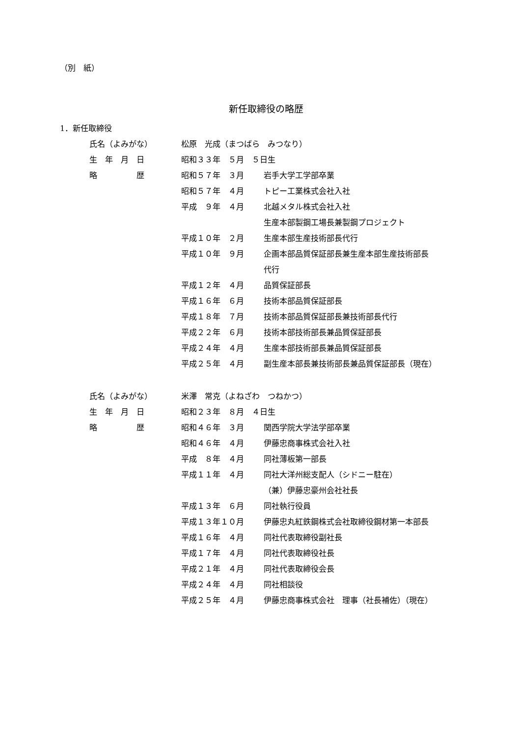（別　紙）
新任取締役の略歴
1．新任取締役
| 氏名（よみがな） | 松原 光成（まつばら みつなり） | |
| 生 年 月 日 | 昭和３３年 ５月 ５日生 | |
| 略 歴 | 昭和５７年 ３月 | 岩手大学工学部卒業 |
| | 昭和５７年 ４月 | トピー工業株式会社入社 |
| | 平成 ９年 ４月 | 北越メタル株式会社入社 |
| | | 生産本部製鋼工場長兼製鋼プロジェクト |
| | 平成１０年 ２月 | 生産本部生産技術部長代行 |
| | 平成１０年 ９月 | 企画本部品質保証部長兼生産本部生産技術部長 |
| | | 代行 |
| | 平成１２年 ４月 | 品質保証部長 |
| | 平成１６年 ６月 | 技術本部品質保証部長 |
| | 平成１８年 ７月 | 技術本部品質保証部長兼技術部長代行 |
| | 平成２２年 ６月 | 技術本部技術部長兼品質保証部長 |
| | 平成２４年 ４月 | 生産本部技術部長兼品質保証部長 |
| | 平成２５年 ４月 | 副生産本部長兼技術部長兼品質保証部長（現在） |
| 氏名（よみがな） | 米澤 常克（よねざわ つねかつ） | |
| 生 年 月 日 | 昭和２３年 ８月 ４日生 | |
| 略 歴 | 昭和４６年 ３月 | 関西学院大学法学部卒業 |
| | 昭和４６年 ４月 | 伊藤忠商事株式会社入社 |
| | 平成 ８年 ４月 | 同社薄板第一部長 |
| | 平成１１年 ４月 | 同社大洋州総支配人（シドニー駐在） |
| | | （兼）伊藤忠豪州会社社長 |
| | 平成１３年 ６月 | 同社執行役員 |
| | 平成１３年１０月 | 伊藤忠丸紅鉄鋼株式会社取締役鋼材第一本部長 |
| | 平成１６年 ４月 | 同社代表取締役副社長 |
| | 平成１７年 ４月 | 同社代表取締役社長 |
| | 平成２１年 ４月 | 同社代表取締役会長 |
| | 平成２４年 ４月 | 同社相談役 |
| | 平成２５年 ４月 | 伊藤忠商事株式会社 理事（社長補佐）（現在） |